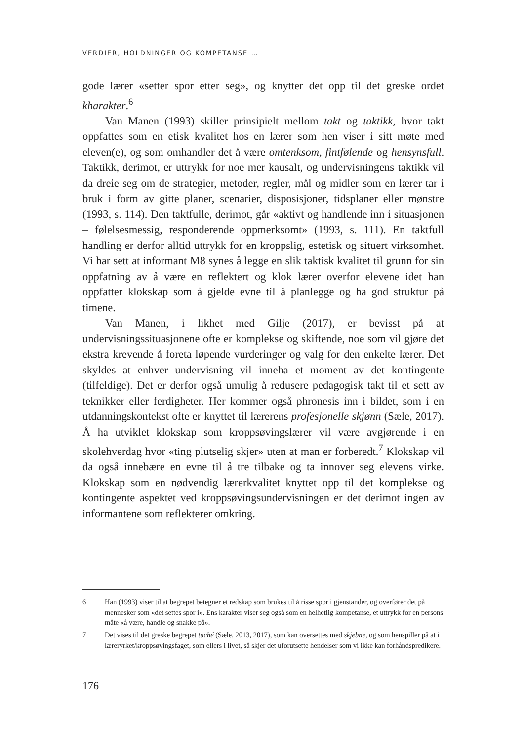VERDIER, HOLDNINGER OG KOMPETANSE …
gode lærer «setter spor etter seg», og knytter det opp til det greske ordet kharakter.<sup>6</sup>
Van Manen (1993) skiller prinsipielt mellom takt og taktikk, hvor takt oppfattes som en etisk kvalitet hos en lærer som hen viser i sitt møte med eleven(e), og som omhandler det å være omtenksom, fintfølende og hensynsfull. Taktikk, derimot, er uttrykk for noe mer kausalt, og undervisningens taktikk vil da dreie seg om de strategier, metoder, regler, mål og midler som en lærer tar i bruk i form av gitte planer, scenarier, disposisjoner, tidsplaner eller mønstre (1993, s. 114). Den taktfulle, derimot, går «aktivt og handlende inn i situasjonen – følelsesmessig, responderende oppmerksomt» (1993, s. 111). En taktfull handling er derfor alltid uttrykk for en kroppslig, estetisk og situert virksomhet. Vi har sett at informant M8 synes å legge en slik taktisk kvalitet til grunn for sin oppfatning av å være en reflektert og klok lærer overfor elevene idet han oppfatter klokskap som å gjelde evne til å planlegge og ha god struktur på timene.
Van Manen, i likhet med Gilje (2017), er bevisst på at undervisningssituasjonene ofte er komplekse og skiftende, noe som vil gjøre det ekstra krevende å foreta løpende vurderinger og valg for den enkelte lærer. Det skyldes at enhver undervisning vil inneha et moment av det kontingente (tilfeldige). Det er derfor også umulig å redusere pedagogisk takt til et sett av teknikker eller ferdigheter. Her kommer også phronesis inn i bildet, som i en utdanningskontekst ofte er knyttet til lærerens profesjonelle skjønn (Sæle, 2017). Å ha utviklet klokskap som kroppsøvingslærer vil være avgjørende i en skolehverdag hvor «ting plutselig skjer» uten at man er forberedt.<sup>7</sup> Klokskap vil da også innebære en evne til å tre tilbake og ta innover seg elevens virke. Klokskap som en nødvendig lærerkvalitet knyttet opp til det komplekse og kontingente aspektet ved kroppsøvingsundervisningen er det derimot ingen av informantene som reflekterer omkring.
6 Han (1993) viser til at begrepet betegner et redskap som brukes til å risse spor i gjenstander, og overfører det på mennesker som «det settes spor i». Ens karakter viser seg også som en helhetlig kompetanse, et uttrykk for en persons måte «å være, handle og snakke på».
7 Det vises til det greske begrepet tuché (Sæle, 2013, 2017), som kan oversettes med skjebne, og som henspiller på at i læreryrket/kroppsøvingsfaget, som ellers i livet, så skjer det uforutsette hendelser som vi ikke kan forhåndspredikere.
176